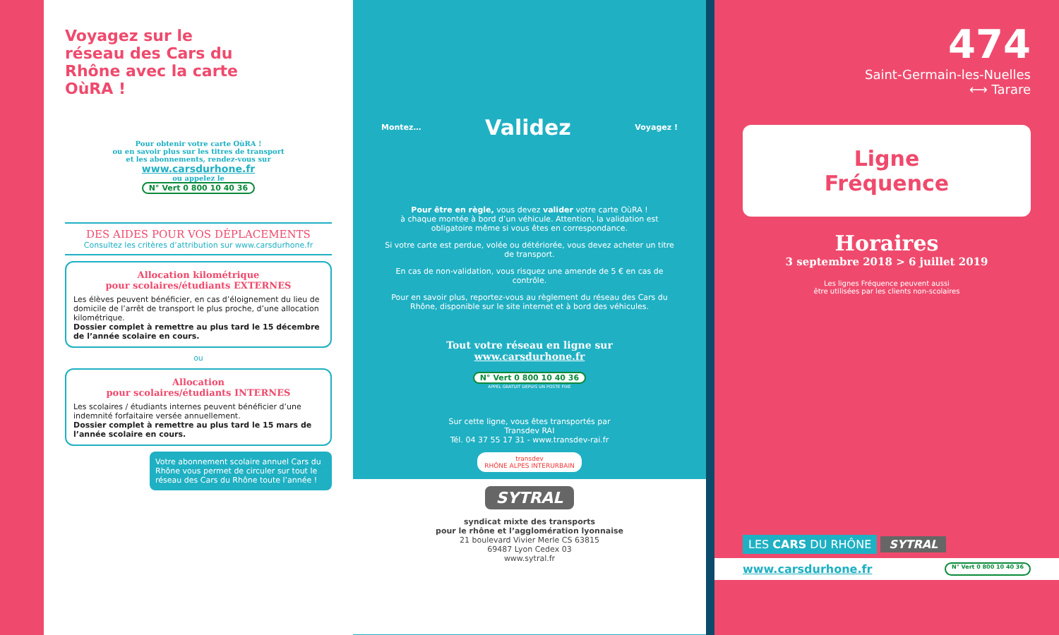Voyagez sur le réseau des Cars du Rhône avec la carte OùRA !
Pour obtenir votre carte OùRA !
ou en savoir plus sur les titres de transport
et les abonnements, rendez-vous sur
www.carsdurhone.fr
ou appelez le
N° Vert 0 800 10 40 36
DES AIDES POUR VOS DÉPLACEMENTS
Consultez les critères d’attribution sur www.carsdurhone.fr
Allocation kilométrique
pour scolaires/étudiants EXTERNES
Les élèves peuvent bénéficier, en cas d’éloignement du lieu de domicile de l’arrêt de transport le plus proche, d’une allocation kilométrique.
Dossier complet à remettre au plus tard le 15 décembre de l’année scolaire en cours.
ou
Allocation
pour scolaires/étudiants INTERNES
Les scolaires / étudiants internes peuvent bénéficier d’une indemnité forfaitaire versée annuellement.
Dossier complet à remettre au plus tard le 15 mars de l’année scolaire en cours.
Votre abonnement scolaire annuel Cars du Rhône vous permet de circuler sur tout le réseau des Cars du Rhône toute l’année !
Montez… Validez Voyagez !
Pour être en règle, vous devez valider votre carte OùRA !
à chaque montée à bord d’un véhicule. Attention, la validation est obligatoire même si vous êtes en correspondance.
Si votre carte est perdue, volée ou détériorée, vous devez acheter un titre de transport.
En cas de non-validation, vous risquez une amende de 5 € en cas de contrôle.
Pour en savoir plus, reportez-vous au règlement du réseau des Cars du Rhône, disponible sur le site internet et à bord des véhicules.
Tout votre réseau en ligne sur
www.carsdurhone.fr
N° Vert 0 800 10 40 36
APPEL GRATUIT DEPUIS UN POSTE FIXE
Sur cette ligne, vous êtes transportés par
Transdev RAI
Tél. 04 37 55 17 31 - www.transdev-rai.fr
transdev
RHÔNE ALPES INTERURBAIN
SYTRAL
syndicat mixte des transports
pour le rhône et l’agglomération lyonnaise
21 boulevard Vivier Merle CS 63815
69487 Lyon Cedex 03
www.sytral.fr
474
Saint-Germain-les-Nuelles
⟷ Tarare
Ligne
Fréquence
Horaires
3 septembre 2018 > 6 juillet 2019
Les lignes Fréquence peuvent aussi
être utilisées par les clients non-scolaires
LES CARS DU RHÔNE SYTRAL
www.carsdurhone.fr N° Vert 0 800 10 40 36